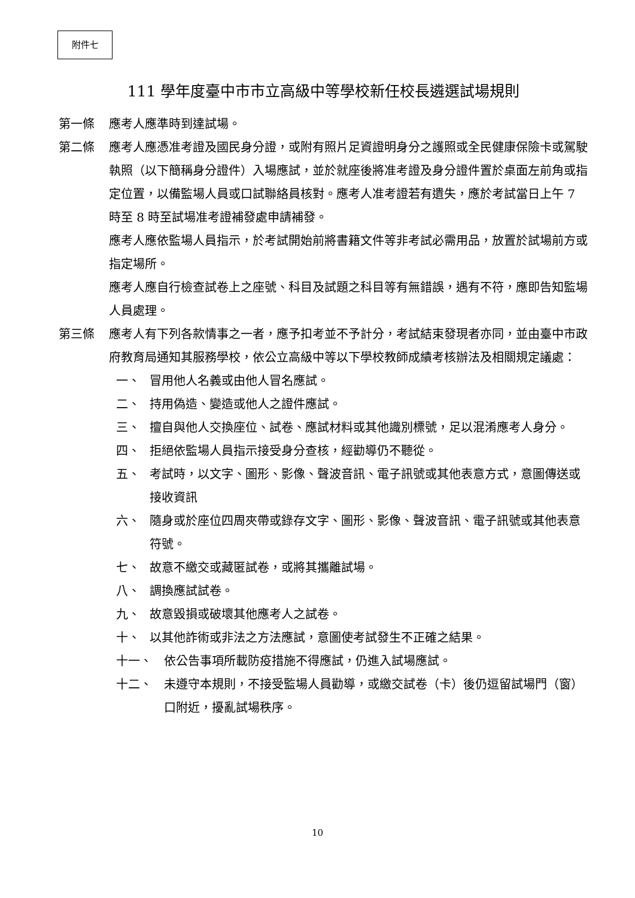附件七
111 學年度臺中市市立高級中等學校新任校長遴選試場規則
第一條 應考人應準時到達試場。
第二條 應考人應憑准考證及國民身分證，或附有照片足資證明身分之護照或全民健康保險卡或駕駛執照（以下簡稱身分證件）入場應試，並於就座後將准考證及身分證件置於桌面左前角或指定位置，以備監場人員或口試聯絡員核對。應考人准考證若有遺失，應於考試當日上午 7 時至 8 時至試場准考證補發處申請補發。
應考人應依監場人員指示，於考試開始前將書籍文件等非考試必需用品，放置於試場前方或指定場所。
應考人應自行檢查試卷上之座號、科目及試題之科目等有無錯誤，遇有不符，應即告知監場人員處理。
第三條 應考人有下列各款情事之一者，應予扣考並不予計分，考試結束發現者亦同，並由臺中市政府教育局通知其服務學校，依公立高級中等以下學校教師成績考核辦法及相關規定議處：
一、 冒用他人名義或由他人冒名應試。
二、 持用偽造、變造或他人之證件應試。
三、 擅自與他人交換座位、試卷、應試材料或其他識別標號，足以混淆應考人身分。
四、 拒絕依監場人員指示接受身分查核，經勸導仍不聽從。
五、 考試時，以文字、圖形、影像、聲波音訊、電子訊號或其他表意方式，意圖傳送或接收資訊
六、 隨身或於座位四周夾帶或錄存文字、圖形、影像、聲波音訊、電子訊號或其他表意符號。
七、 故意不繳交或藏匿試卷，或將其攜離試場。
八、 調換應試試卷。
九、 故意毀損或破壞其他應考人之試卷。
十、 以其他詐術或非法之方法應試，意圖使考試發生不正確之結果。
十一、 依公告事項所載防疫措施不得應試，仍進入試場應試。
十二、 未遵守本規則，不接受監場人員勸導，或繳交試卷（卡）後仍逗留試場門（窗）口附近，擾亂試場秩序。
10